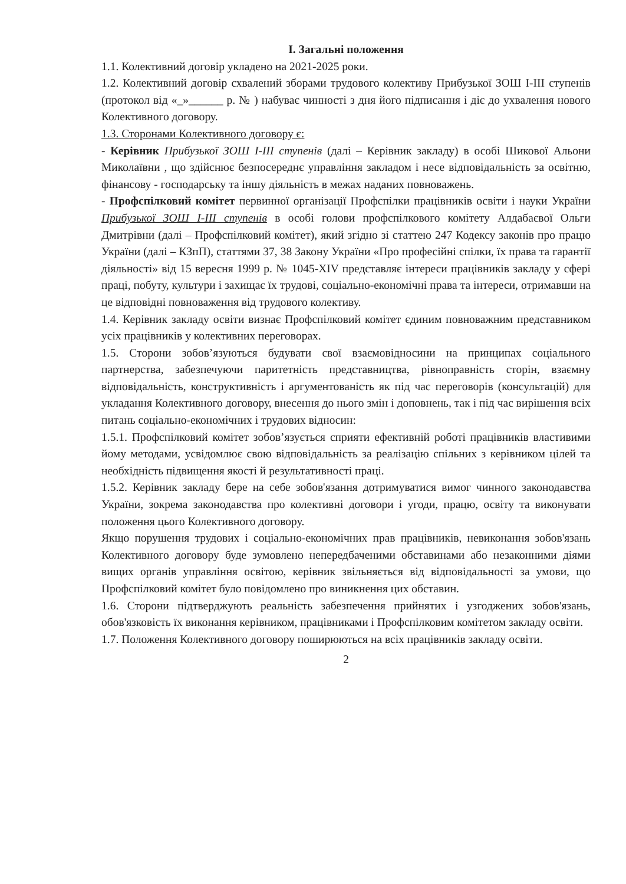I. Загальні положення
1.1. Колективний договір укладено на 2021-2025 роки.
1.2. Колективний договір схвалений зборами трудового колективу Прибузької ЗОШ І-ІІІ ступенів (протокол від «_»______ р. № ) набуває чинності з дня його підписання і діє до ухвалення нового Колективного договору.
1.3. Сторонами Колективного договору є:
- Керівник Прибузької ЗОШ І-ІІІ ступенів (далі – Керівник закладу) в особі Шикової Альони Миколаївни , що здійснює безпосереднє управління закладом і несе відповідальність за освітню, фінансову - господарську та іншу діяльність в межах наданих повноважень.
- Профспілковий комітет первинної організації Профспілки працівників освіти і науки України Прибузької ЗОШ І-ІІІ ступенів в особі голови профспілкового комітету Алдабаєвої Ольги Дмитрівни (далі – Профспілковий комітет), який згідно зі статтею 247 Кодексу законів про працю України (далі – КЗпП), статтями 37, 38 Закону України «Про професійні спілки, їх права та гарантії діяльності» від 15 вересня 1999 р. № 1045-XIV представляє інтереси працівників закладу у сфері праці, побуту, культури і захищає їх трудові, соціально-економічні права та інтереси, отримавши на це відповідні повноваження від трудового колективу.
1.4. Керівник закладу освіти визнає Профспілковий комітет єдиним повноважним представником усіх працівників у колективних переговорах.
1.5. Сторони зобов’язуються будувати свої взаємовідносини на принципах соціального партнерства, забезпечуючи паритетність представництва, рівноправність сторін, взаємну відповідальність, конструктивність і аргументованість як під час переговорів (консультацій) для укладання Колективного договору, внесення до нього змін і доповнень, так і під час вирішення всіх питань соціально-економічних і трудових відносин:
1.5.1. Профспілковий комітет зобов’язується сприяти ефективній роботі працівників властивими йому методами, усвідомлює свою відповідальність за реалізацію спільних з керівником цілей та необхідність підвищення якості й результативності праці.
1.5.2. Керівник закладу бере на себе зобов'язання дотримуватися вимог чинного законодавства України, зокрема законодавства про колективні договори і угоди, працю, освіту та виконувати положення цього Колективного договору.
Якщо порушення трудових і соціально-економічних прав працівників, невиконання зобов'язань Колективного договору буде зумовлено непередбаченими обставинами або незаконними діями вищих органів управління освітою, керівник звільняється від відповідальності за умови, що Профспілковий комітет було повідомлено про виникнення цих обставин.
1.6. Сторони підтверджують реальність забезпечення прийнятих і узгоджених зобов'язань, обов'язковість їх виконання керівником, працівниками і Профспілковим комітетом закладу освіти.
1.7. Положення Колективного договору поширюються на всіх працівників закладу освіти.
2